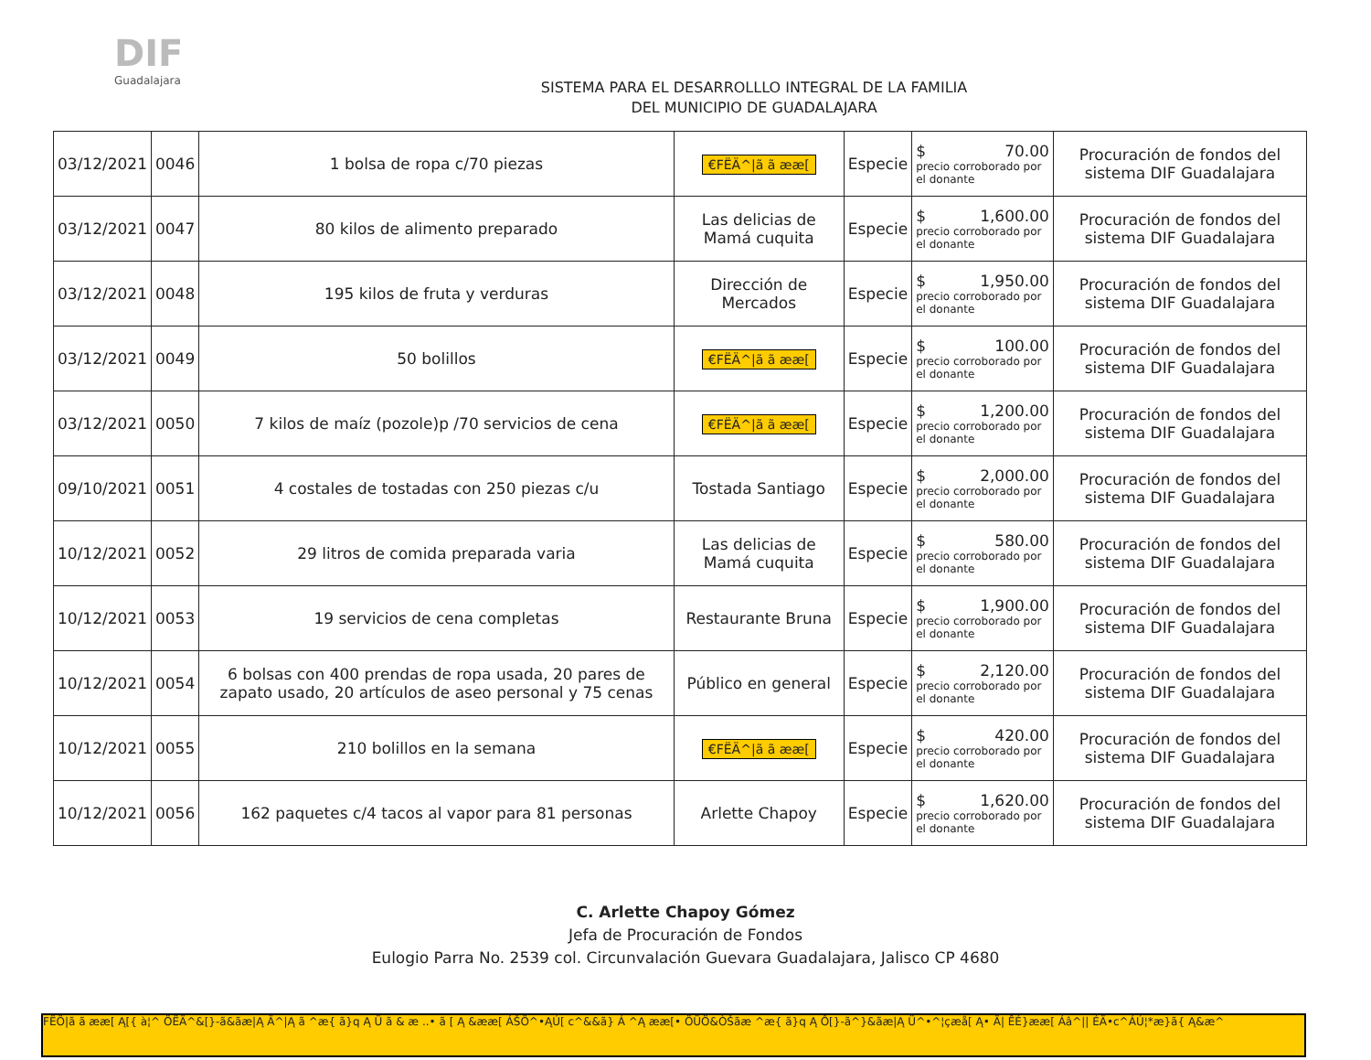DIF
Guadalajara
SISTEMA PARA EL DESARROLLLO INTEGRAL DE LA FAMILIA
DEL MUNICIPIO DE GUADALAJARA
| 03/12/2021 | 0046 | 1 bolsa de ropa c/70 piezas | €FËÄ^/ã ã ææ[ | Especie | $ 70.00 precio corroborado por el donante | Procuración de fondos del sistema DIF Guadalajara |
| 03/12/2021 | 0047 | 80 kilos de alimento preparado | Las delicias de Mamá cuquita | Especie | $ 1,600.00 precio corroborado por el donante | Procuración de fondos del sistema DIF Guadalajara |
| 03/12/2021 | 0048 | 195 kilos de fruta y verduras | Dirección de Mercados | Especie | $ 1,950.00 precio corroborado por el donante | Procuración de fondos del sistema DIF Guadalajara |
| 03/12/2021 | 0049 | 50 bolillos | €FËÄ^/ã ã ææ[ | Especie | $ 100.00 precio corroborado por el donante | Procuración de fondos del sistema DIF Guadalajara |
| 03/12/2021 | 0050 | 7 kilos de maíz (pozole)p /70 servicios de cena | €FËÄ^/ã ã ææ[ | Especie | $ 1,200.00 precio corroborado por el donante | Procuración de fondos del sistema DIF Guadalajara |
| 09/10/2021 | 0051 | 4 costales de tostadas con 250 piezas c/u | Tostada Santiago | Especie | $ 2,000.00 precio corroborado por el donante | Procuración de fondos del sistema DIF Guadalajara |
| 10/12/2021 | 0052 | 29 litros de comida preparada varia | Las delicias de Mamá cuquita | Especie | $ 580.00 precio corroborado por el donante | Procuración de fondos del sistema DIF Guadalajara |
| 10/12/2021 | 0053 | 19 servicios de cena completas | Restaurante Bruna | Especie | $ 1,900.00 precio corroborado por el donante | Procuración de fondos del sistema DIF Guadalajara |
| 10/12/2021 | 0054 | 6 bolsas con 400 prendas de ropa usada, 20 pares de zapato usado, 20 artículos de aseo personal y 75 cenas | Público en general | Especie | $ 2,120.00 precio corroborado por el donante | Procuración de fondos del sistema DIF Guadalajara |
| 10/12/2021 | 0055 | 210 bolillos en la semana | €FËÄ^/ã ã ææ[ | Especie | $ 420.00 precio corroborado por el donante | Procuración de fondos del sistema DIF Guadalajara |
| 10/12/2021 | 0056 | 162 paquetes c/4 tacos al vapor para 81 personas | Arlette Chapoy | Especie | $ 1,620.00 precio corroborado por el donante | Procuración de fondos del sistema DIF Guadalajara |
C. Arlette Chapoy Gómez
Jefa de Procuración de Fondos
Eulogio Parra No. 2539 col. Circunvalación Guevara Guadalajara, Jalisco CP 4680
FËÖ|ã ã ææ[ Ą[{ à¦^ ÖËÄ^&[}-ã&ãæ|Ą Ä^|Ą ã ^æ{ ã}q Ą Ü ã & æ ..• ã [ Ą &ææ[ ÁŠÖ^•ĄÚ[ c^&&ã} Á ^Ą ææ[• ÖÜÖ&ÒŠãæ ^æ{ ã}q Ą Ô[}-ã^}&ãæ|Ą Ü^•^¦çæå[ Ą• Ä| ÊÉ}ææ[ Áâ^|| ÉÄ•c^ÁÚ¦*æ}ã{ Ą&æ^